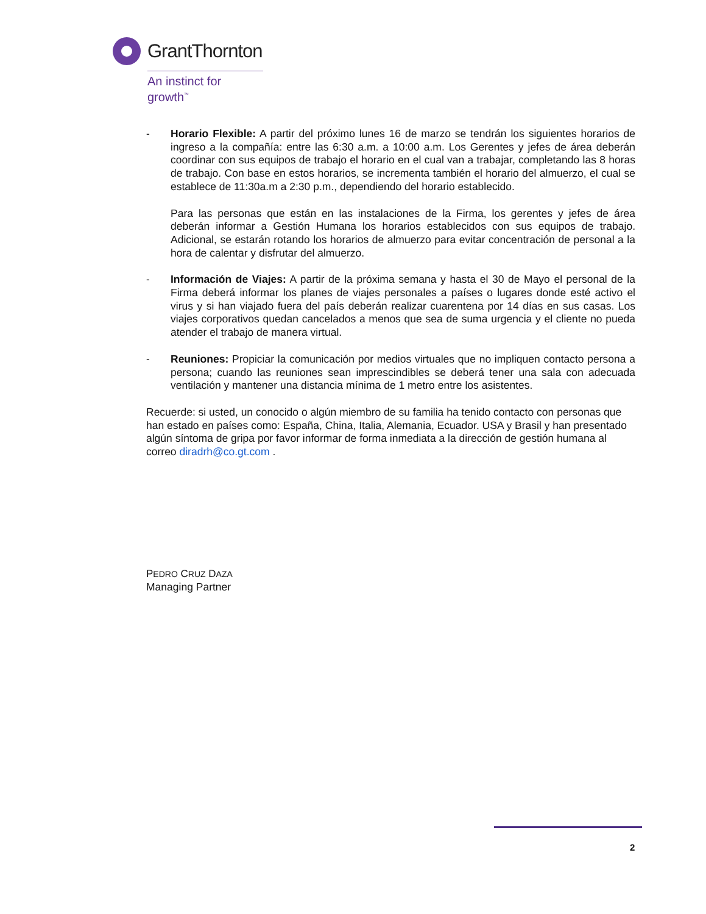GrantThornton
An instinct for growth<sup>™</sup>
- Horario Flexible: A partir del próximo lunes 16 de marzo se tendrán los siguientes horarios de ingreso a la compañía: entre las 6:30 a.m. a 10:00 a.m. Los Gerentes y jefes de área deberán coordinar con sus equipos de trabajo el horario en el cual van a trabajar, completando las 8 horas de trabajo. Con base en estos horarios, se incrementa también el horario del almuerzo, el cual se establece de 11:30a.m a 2:30 p.m., dependiendo del horario establecido.
Para las personas que están en las instalaciones de la Firma, los gerentes y jefes de área deberán informar a Gestión Humana los horarios establecidos con sus equipos de trabajo. Adicional, se estarán rotando los horarios de almuerzo para evitar concentración de personal a la hora de calentar y disfrutar del almuerzo.
- Información de Viajes: A partir de la próxima semana y hasta el 30 de Mayo el personal de la Firma deberá informar los planes de viajes personales a países o lugares donde esté activo el virus y si han viajado fuera del país deberán realizar cuarentena por 14 días en sus casas. Los viajes corporativos quedan cancelados a menos que sea de suma urgencia y el cliente no pueda atender el trabajo de manera virtual.
- Reuniones: Propiciar la comunicación por medios virtuales que no impliquen contacto persona a persona; cuando las reuniones sean imprescindibles se deberá tener una sala con adecuada ventilación y mantener una distancia mínima de 1 metro entre los asistentes.
Recuerde: si usted, un conocido o algún miembro de su familia ha tenido contacto con personas que han estado en países como: España, China, Italia, Alemania, Ecuador. USA y Brasil y han presentado algún síntoma de gripa por favor informar de forma inmediata a la dirección de gestión humana al correo diradrh@co.gt.com .
PEDRO CRUZ DAZA
Managing Partner
2